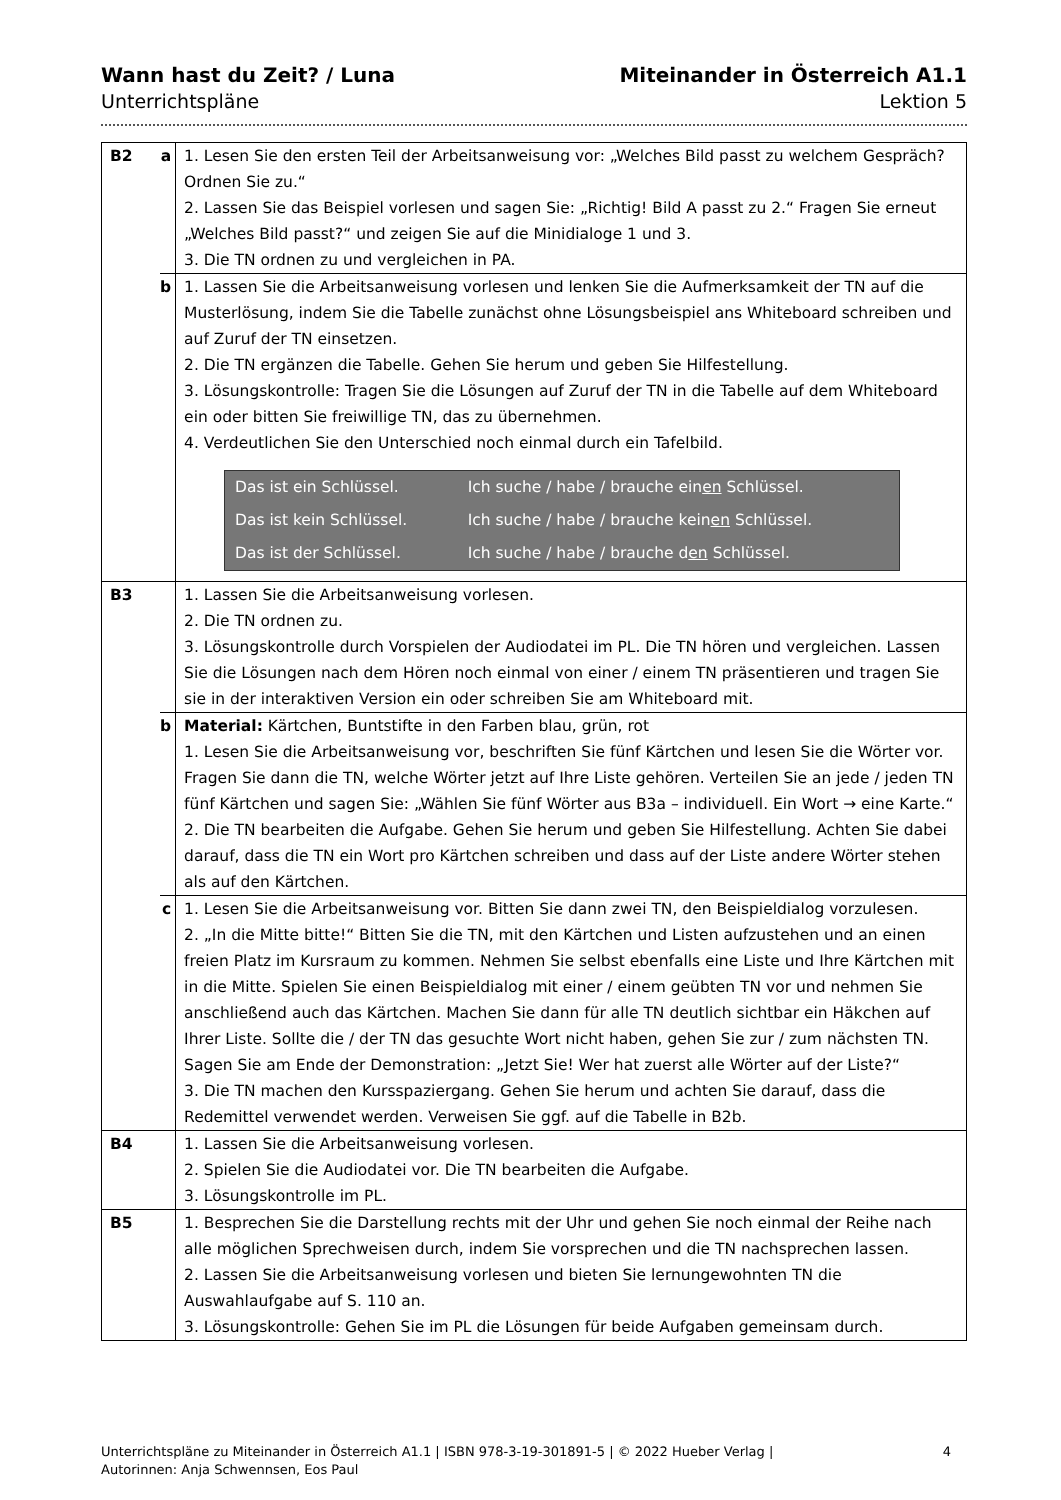Wann hast du Zeit? / Luna
Unterrichtspläne
Miteinander in Österreich A1.1
Lektion 5
| B2 | a | 1. Lesen Sie den ersten Teil der Arbeitsanweisung vor: „Welches Bild passt zu welchem Gespräch? Ordnen Sie zu.“ 2. Lassen Sie das Beispiel vorlesen und sagen Sie: „Richtig! Bild A passt zu 2.“ Fragen Sie erneut „Welches Bild passt?“ und zeigen Sie auf die Minidialoge 1 und 3. 3. Die TN ordnen zu und vergleichen in PA. |
| | b | 1. Lassen Sie die Arbeitsanweisung vorlesen und lenken Sie die Aufmerksamkeit der TN auf die Musterlösung, indem Sie die Tabelle zunächst ohne Lösungsbeispiel ans Whiteboard schreiben und auf Zuruf der TN einsetzen. 2. Die TN ergänzen die Tabelle. Gehen Sie herum und geben Sie Hilfestellung. 3. Lösungskontrolle: Tragen Sie die Lösungen auf Zuruf der TN in die Tabelle auf dem Whiteboard ein oder bitten Sie freiwillige TN, das zu übernehmen. 4. Verdeutlichen Sie den Unterschied noch einmal durch ein Tafelbild. / Das ist ein Schlüssel. / Ich suche / habe / brauche ein en Schlüssel. / / Das ist kein Schlüssel. / Ich suche / habe / brauche kein en Schlüssel. / / Das ist der Schlüssel. / Ich suche / habe / brauche d en Schlüssel. / |
| B3 | | 1. Lassen Sie die Arbeitsanweisung vorlesen. 2. Die TN ordnen zu. 3. Lösungskontrolle durch Vorspielen der Audiodatei im PL. Die TN hören und vergleichen. Lassen Sie die Lösungen nach dem Hören noch einmal von einer / einem TN präsentieren und tragen Sie sie in der interaktiven Version ein oder schreiben Sie am Whiteboard mit. |
| | b | Material: Kärtchen, Buntstifte in den Farben blau, grün, rot 1. Lesen Sie die Arbeitsanweisung vor, beschriften Sie fünf Kärtchen und lesen Sie die Wörter vor. Fragen Sie dann die TN, welche Wörter jetzt auf Ihre Liste gehören. Verteilen Sie an jede / jeden TN fünf Kärtchen und sagen Sie: „Wählen Sie fünf Wörter aus B3a – individuell. Ein Wort → eine Karte.“ 2. Die TN bearbeiten die Aufgabe. Gehen Sie herum und geben Sie Hilfestellung. Achten Sie dabei darauf, dass die TN ein Wort pro Kärtchen schreiben und dass auf der Liste andere Wörter stehen als auf den Kärtchen. |
| | c | 1. Lesen Sie die Arbeitsanweisung vor. Bitten Sie dann zwei TN, den Beispieldialog vorzulesen. 2. „In die Mitte bitte!“ Bitten Sie die TN, mit den Kärtchen und Listen aufzustehen und an einen freien Platz im Kursraum zu kommen. Nehmen Sie selbst ebenfalls eine Liste und Ihre Kärtchen mit in die Mitte. Spielen Sie einen Beispieldialog mit einer / einem geübten TN vor und nehmen Sie anschließend auch das Kärtchen. Machen Sie dann für alle TN deutlich sichtbar ein Häkchen auf Ihrer Liste. Sollte die / der TN das gesuchte Wort nicht haben, gehen Sie zur / zum nächsten TN. Sagen Sie am Ende der Demonstration: „Jetzt Sie! Wer hat zuerst alle Wörter auf der Liste?“ 3. Die TN machen den Kursspaziergang. Gehen Sie herum und achten Sie darauf, dass die Redemittel verwendet werden. Verweisen Sie ggf. auf die Tabelle in B2b. |
| B4 | | 1. Lassen Sie die Arbeitsanweisung vorlesen. 2. Spielen Sie die Audiodatei vor. Die TN bearbeiten die Aufgabe. 3. Lösungskontrolle im PL. |
| B5 | | 1. Besprechen Sie die Darstellung rechts mit der Uhr und gehen Sie noch einmal der Reihe nach alle möglichen Sprechweisen durch, indem Sie vorsprechen und die TN nachsprechen lassen. 2. Lassen Sie die Arbeitsanweisung vorlesen und bieten Sie lernungewohnten TN die Auswahlaufgabe auf S. 110 an. 3. Lösungskontrolle: Gehen Sie im PL die Lösungen für beide Aufgaben gemeinsam durch. |
Unterrichtspläne zu Miteinander in Österreich A1.1 | ISBN 978-3-19-301891-5 | © 2022 Hueber Verlag |
Autorinnen: Anja Schwennsen, Eos Paul
4